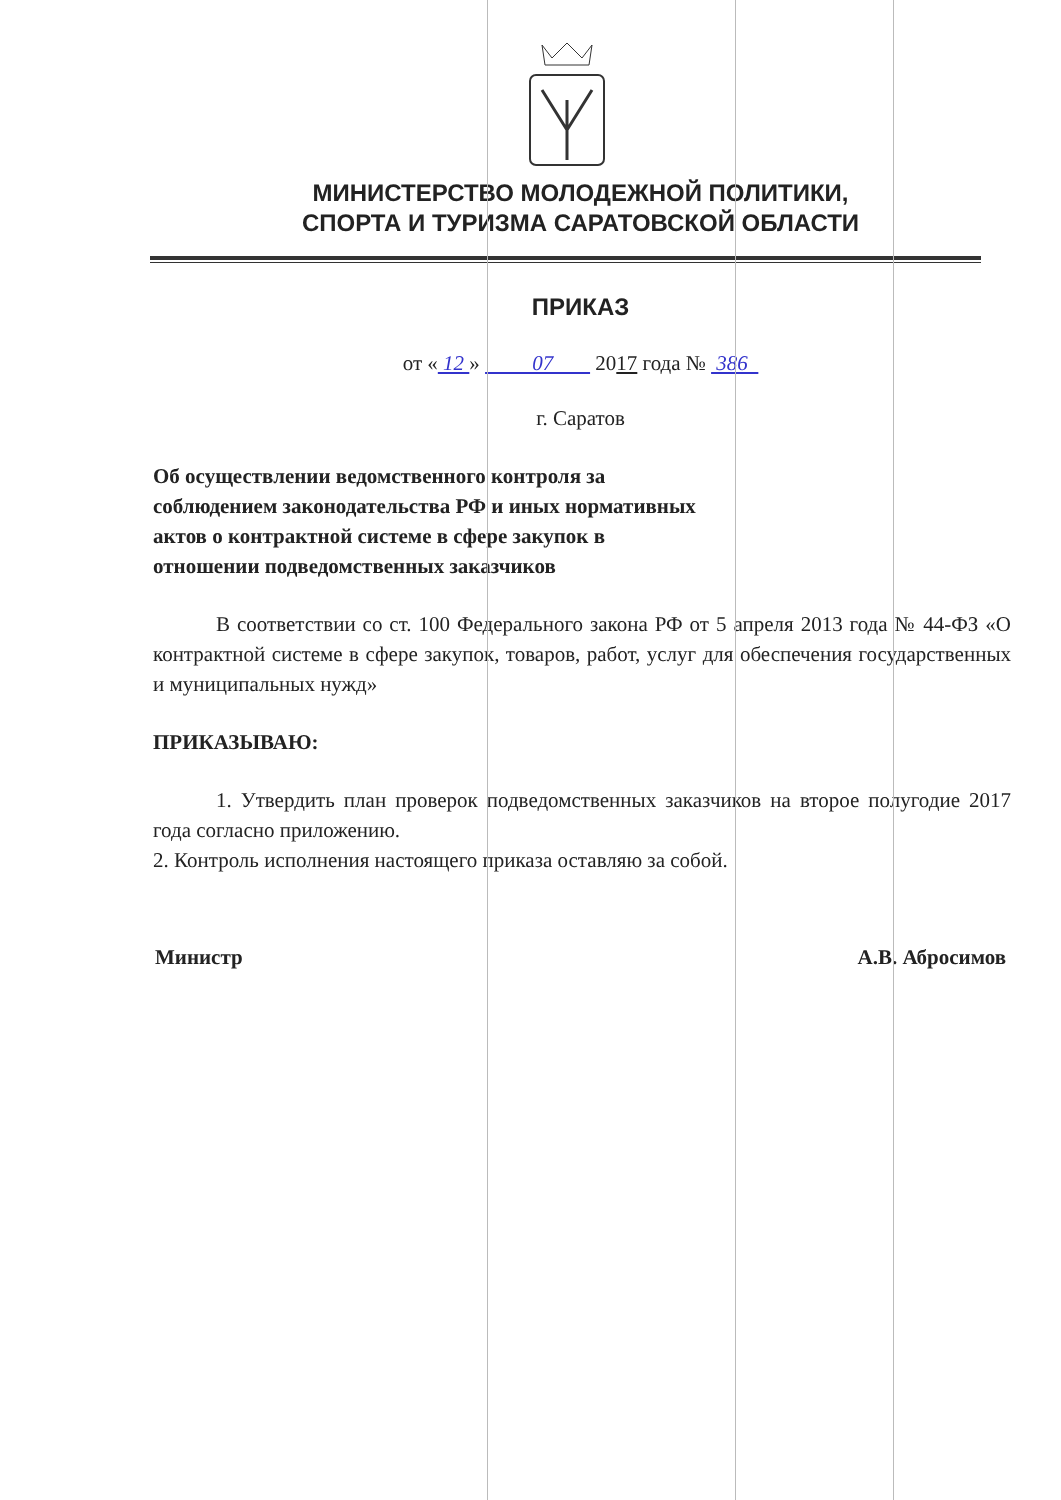МИНИСТЕРСТВО МОЛОДЕЖНОЙ ПОЛИТИКИ,
СПОРТА И ТУРИЗМА САРАТОВСКОЙ ОБЛАСТИ
ПРИКАЗ
от « 12 » 07 2017 года № 386
г. Саратов
Об осуществлении ведомственного контроля за соблюдением законодательства РФ и иных нормативных актов о контрактной системе в сфере закупок в отношении подведомственных заказчиков
В соответствии со ст. 100 Федерального закона РФ от 5 апреля 2013 года № 44-ФЗ «О контрактной системе в сфере закупок, товаров, работ, услуг для обеспечения государственных и муниципальных нужд»
ПРИКАЗЫВАЮ:
1. Утвердить план проверок подведомственных заказчиков на второе полугодие 2017 года согласно приложению.
2. Контроль исполнения настоящего приказа оставляю за собой.
Министр А.В. Абросимов